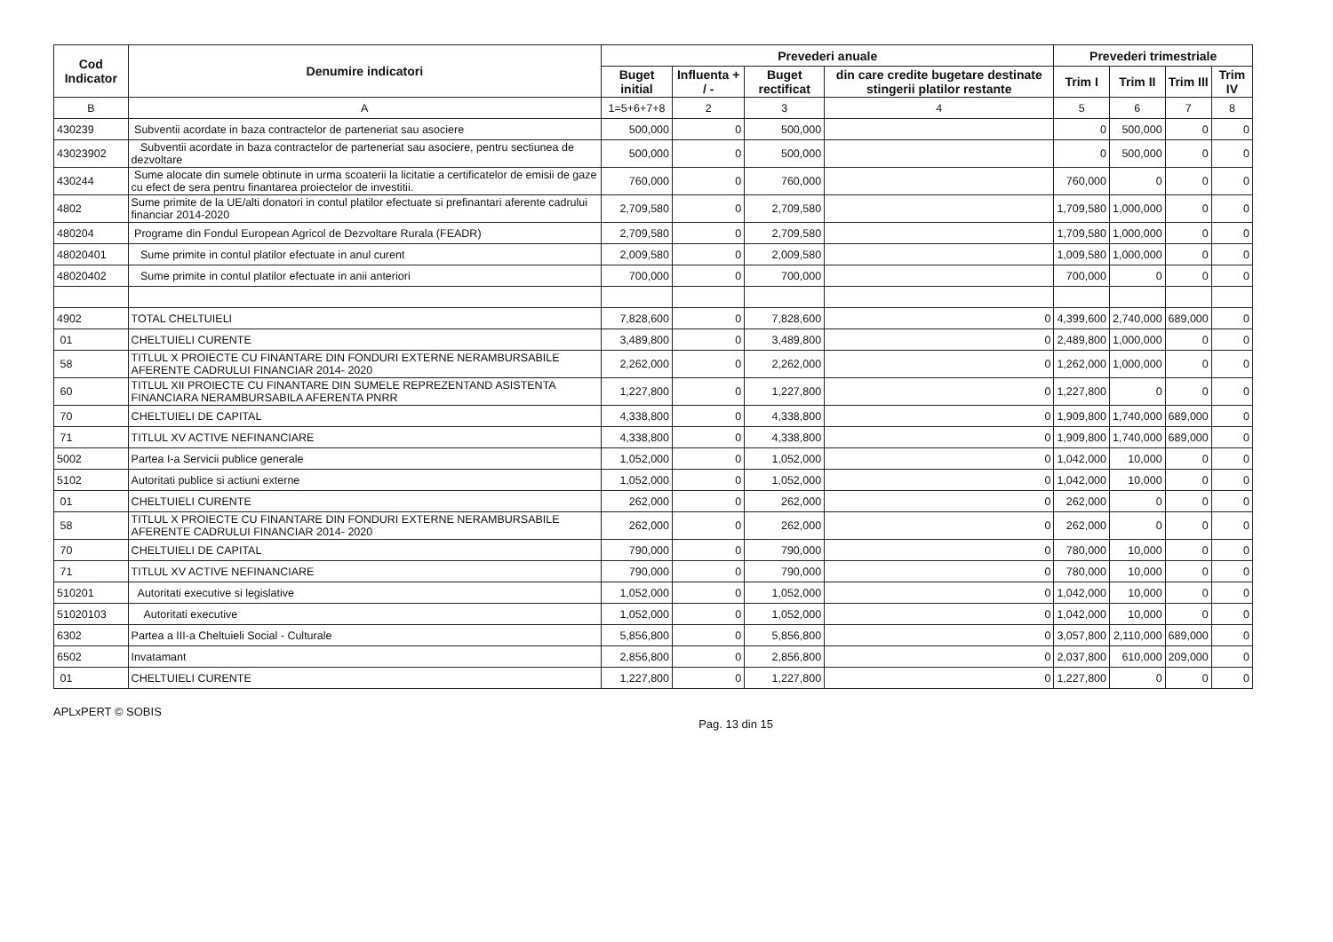| Cod Indicator | Denumire indicatori | Prevederi anuale | | | | Prevederi trimestriale | | | |
| --- | --- | --- | --- | --- | --- | --- | --- | --- | --- |
| | | Buget initial | Influenta + / - | Buget rectificat | din care credite bugetare destinate stingerii platilor restante | Trim I | Trim II | Trim III | Trim IV |
| B | A | 1=5+6+7+8 | 2 | 3 | 4 | 5 | 6 | 7 | 8 |
| 430239 | Subventii acordate in baza contractelor de parteneriat sau asociere | 500,000 | 0 | 500,000 | | 0 | 500,000 | 0 | 0 |
| 43023902 | Subventii acordate in baza contractelor de parteneriat sau asociere, pentru sectiunea de dezvoltare | 500,000 | 0 | 500,000 | | 0 | 500,000 | 0 | 0 |
| 430244 | Sume alocate din sumele obtinute in urma scoaterii la licitatie a certificatelor de emisii de gaze cu efect de sera pentru finantarea proiectelor de investitii. | 760,000 | 0 | 760,000 | | 760,000 | 0 | 0 | 0 |
| 4802 | Sume primite de la UE/alti donatori in contul platilor efectuate si prefinantari aferente cadrului financiar 2014-2020 | 2,709,580 | 0 | 2,709,580 | | 1,709,580 | 1,000,000 | 0 | 0 |
| 480204 | Programe din Fondul European Agricol de Dezvoltare Rurala (FEADR) | 2,709,580 | 0 | 2,709,580 | | 1,709,580 | 1,000,000 | 0 | 0 |
| 48020401 | Sume primite in contul platilor efectuate in anul curent | 2,009,580 | 0 | 2,009,580 | | 1,009,580 | 1,000,000 | 0 | 0 |
| 48020402 | Sume primite in contul platilor efectuate in anii anteriori | 700,000 | 0 | 700,000 | | 700,000 | 0 | 0 | 0 |
| 4902 | TOTAL CHELTUIELI | 7,828,600 | 0 | 7,828,600 | 0 | 4,399,600 | 2,740,000 | 689,000 | 0 |
| 01 | CHELTUIELI CURENTE | 3,489,800 | 0 | 3,489,800 | 0 | 2,489,800 | 1,000,000 | 0 | 0 |
| 58 | TITLUL X PROIECTE CU FINANTARE DIN FONDURI EXTERNE NERAMBURSABILE AFERENTE CADRULUI FINANCIAR 2014- 2020 | 2,262,000 | 0 | 2,262,000 | 0 | 1,262,000 | 1,000,000 | 0 | 0 |
| 60 | TITLUL XII PROIECTE CU FINANTARE DIN SUMELE REPREZENTAND ASISTENTA FINANCIARA NERAMBURSABILA AFERENTA PNRR | 1,227,800 | 0 | 1,227,800 | 0 | 1,227,800 | 0 | 0 | 0 |
| 70 | CHELTUIELI DE CAPITAL | 4,338,800 | 0 | 4,338,800 | 0 | 1,909,800 | 1,740,000 | 689,000 | 0 |
| 71 | TITLUL XV ACTIVE NEFINANCIARE | 4,338,800 | 0 | 4,338,800 | 0 | 1,909,800 | 1,740,000 | 689,000 | 0 |
| 5002 | Partea I-a Servicii publice generale | 1,052,000 | 0 | 1,052,000 | 0 | 1,042,000 | 10,000 | 0 | 0 |
| 5102 | Autoritati publice si actiuni externe | 1,052,000 | 0 | 1,052,000 | 0 | 1,042,000 | 10,000 | 0 | 0 |
| 01 | CHELTUIELI CURENTE | 262,000 | 0 | 262,000 | 0 | 262,000 | 0 | 0 | 0 |
| 58 | TITLUL X PROIECTE CU FINANTARE DIN FONDURI EXTERNE NERAMBURSABILE AFERENTE CADRULUI FINANCIAR 2014- 2020 | 262,000 | 0 | 262,000 | 0 | 262,000 | 0 | 0 | 0 |
| 70 | CHELTUIELI DE CAPITAL | 790,000 | 0 | 790,000 | 0 | 780,000 | 10,000 | 0 | 0 |
| 71 | TITLUL XV ACTIVE NEFINANCIARE | 790,000 | 0 | 790,000 | 0 | 780,000 | 10,000 | 0 | 0 |
| 510201 | Autoritati executive si legislative | 1,052,000 | 0 | 1,052,000 | 0 | 1,042,000 | 10,000 | 0 | 0 |
| 51020103 | Autoritati executive | 1,052,000 | 0 | 1,052,000 | 0 | 1,042,000 | 10,000 | 0 | 0 |
| 6302 | Partea a III-a Cheltuieli Social - Culturale | 5,856,800 | 0 | 5,856,800 | 0 | 3,057,800 | 2,110,000 | 689,000 | 0 |
| 6502 | Invatamant | 2,856,800 | 0 | 2,856,800 | 0 | 2,037,800 | 610,000 | 209,000 | 0 |
| 01 | CHELTUIELI CURENTE | 1,227,800 | 0 | 1,227,800 | 0 | 1,227,800 | 0 | 0 | 0 |
APLxPERT © SOBIS Pag. 13 din 15